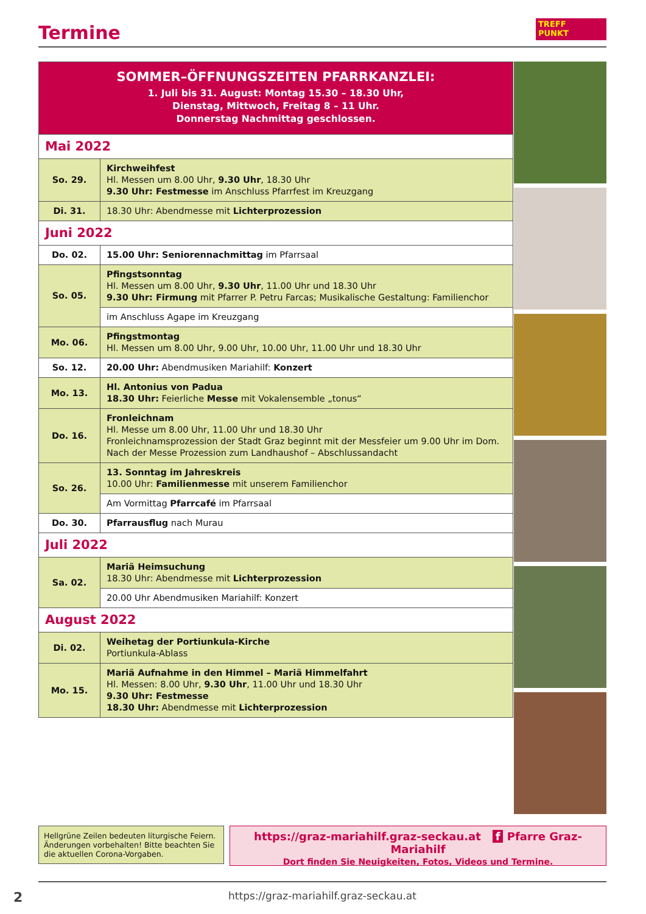Termine
TREFF
PUNKT
| SOMMER–ÖFFNUNGSZEITEN PFARRKANZLEI: 1. Juli bis 31. August: Montag 15.30 – 18.30 Uhr, Dienstag, Mittwoch, Freitag 8 – 11 Uhr. Donnerstag Nachmittag geschlossen. | |
| Mai 2022 | |
| So. 29. | Kirchweihfest Hl. Messen um 8.00 Uhr, 9.30 Uhr , 18.30 Uhr 9.30 Uhr: Festmesse im Anschluss Pfarrfest im Kreuzgang |
| Di. 31. | 18.30 Uhr: Abendmesse mit Lichterprozession |
| Juni 2022 | |
| Do. 02. | 15.00 Uhr: Seniorennachmittag im Pfarrsaal |
| So. 05. | Pfingstsonntag Hl. Messen um 8.00 Uhr, 9.30 Uhr , 11.00 Uhr und 18.30 Uhr 9.30 Uhr: Firmung mit Pfarrer P. Petru Farcas; Musikalische Gestaltung: Familienchor |
| | im Anschluss Agape im Kreuzgang |
| Mo. 06. | Pfingstmontag Hl. Messen um 8.00 Uhr, 9.00 Uhr, 10.00 Uhr, 11.00 Uhr und 18.30 Uhr |
| So. 12. | 20.00 Uhr: Abendmusiken Mariahilf: Konzert |
| Mo. 13. | Hl. Antonius von Padua 18.30 Uhr: Feierliche Messe mit Vokalensemble „tonus“ |
| Do. 16. | Fronleichnam Hl. Messe um 8.00 Uhr, 11.00 Uhr und 18.30 Uhr Fronleichnamsprozession der Stadt Graz beginnt mit der Messfeier um 9.00 Uhr im Dom. Nach der Messe Prozession zum Landhaushof – Abschlussandacht |
| So. 26. | 13. Sonntag im Jahreskreis 10.00 Uhr: Familienmesse mit unserem Familienchor |
| | Am Vormittag Pfarrcafé im Pfarrsaal |
| Do. 30. | Pfarrausflug nach Murau |
| Juli 2022 | |
| Sa. 02. | Mariä Heimsuchung 18.30 Uhr: Abendmesse mit Lichterprozession |
| | 20.00 Uhr Abendmusiken Mariahilf: Konzert |
| August 2022 | |
| Di. 02. | Weihetag der Portiunkula-Kirche Portiunkula-Ablass |
| Mo. 15. | Mariä Aufnahme in den Himmel – Mariä Himmelfahrt Hl. Messen: 8.00 Uhr, 9.30 Uhr , 11.00 Uhr und 18.30 Uhr 9.30 Uhr: Festmesse 18.30 Uhr: Abendmesse mit Lichterprozession |
Hellgrüne Zeilen bedeuten liturgische Feiern. Änderungen vorbehalten! Bitte beachten Sie die aktuellen Corona-Vorgaben.
https://graz-mariahilf.graz-seckau.at f Pfarre Graz-Mariahilf
Dort finden Sie Neuigkeiten, Fotos, Videos und Termine.
2
https://graz-mariahilf.graz-seckau.at